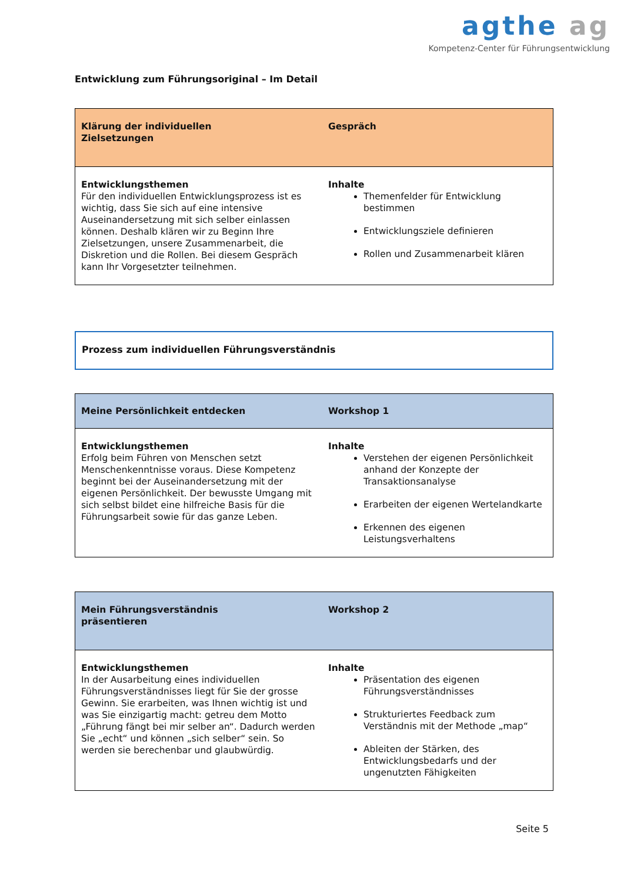agthe ag
Kompetenz-Center für Führungsentwicklung
Entwicklung zum Führungsoriginal – Im Detail
| Klärung der individuellen Zielsetzungen | Gespräch |
| --- | --- |
| Entwicklungsthemen Für den individuellen Entwicklungsprozess ist es wichtig, dass Sie sich auf eine intensive Auseinandersetzung mit sich selber einlassen können. Deshalb klären wir zu Beginn Ihre Zielsetzungen, unsere Zusammenarbeit, die Diskretion und die Rollen. Bei diesem Gespräch kann Ihr Vorgesetzter teilnehmen. | Inhalte Themenfelder für Entwicklung bestimmen Entwicklungsziele definieren Rollen und Zusammenarbeit klären |
Prozess zum individuellen Führungsverständnis
| Meine Persönlichkeit entdecken | Workshop 1 |
| --- | --- |
| Entwicklungsthemen Erfolg beim Führen von Menschen setzt Menschenkenntnisse voraus. Diese Kompetenz beginnt bei der Auseinandersetzung mit der eigenen Persönlichkeit. Der bewusste Umgang mit sich selbst bildet eine hilfreiche Basis für die Führungsarbeit sowie für das ganze Leben. | Inhalte Verstehen der eigenen Persönlichkeit anhand der Konzepte der Transaktionsanalyse Erarbeiten der eigenen Wertelandkarte Erkennen des eigenen Leistungsverhaltens |
| Mein Führungsverständnis präsentieren | Workshop 2 |
| --- | --- |
| Entwicklungsthemen In der Ausarbeitung eines individuellen Führungsverständnisses liegt für Sie der grosse Gewinn. Sie erarbeiten, was Ihnen wichtig ist und was Sie einzigartig macht: getreu dem Motto „Führung fängt bei mir selber an“. Dadurch werden Sie „echt“ und können „sich selber“ sein. So werden sie berechenbar und glaubwürdig. | Inhalte Präsentation des eigenen Führungsverständnisses Strukturiertes Feedback zum Verständnis mit der Methode „map“ Ableiten der Stärken, des Entwicklungsbedarfs und der ungenutzten Fähigkeiten |
Seite 5